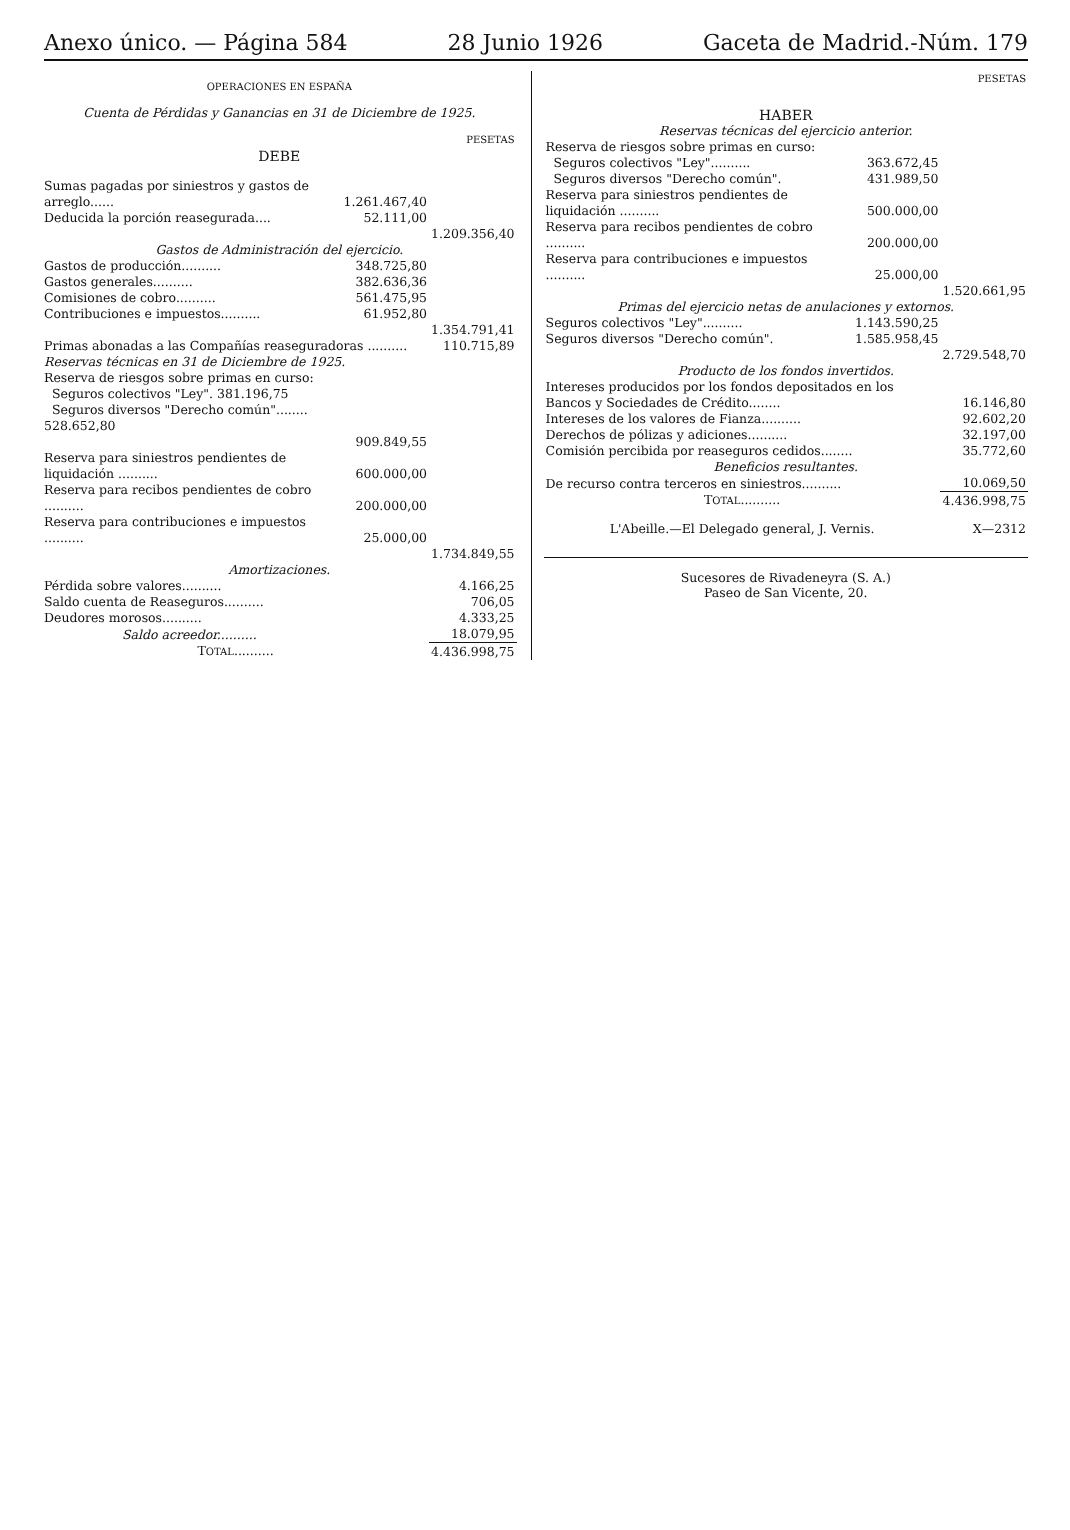Anexo único. — Página 584 28 Junio 1926 Gaceta de Madrid.-Núm. 179
OPERACIONES EN ESPAÑA
Cuenta de Pérdidas y Ganancias en 31 de Diciembre de 1925.
| | | PESETAS |
| DEBE | | |
| Sumas pagadas por siniestros y gastos de arreglo...... | 1.261.467,40 | |
| Deducida la porción reasegurada.... | 52.111,00 | |
| | | 1.209.356,40 |
| Gastos de Administración del ejercicio. | | |
| Gastos de producción.......... | 348.725,80 | |
| Gastos generales.......... | 382.636,36 | |
| Comisiones de cobro.......... | 561.475,95 | |
| Contribuciones e impuestos.......... | 61.952,80 | |
| | | 1.354.791,41 |
| Primas abonadas a las Compañías reaseguradoras .......... | | 110.715,89 |
| Reservas técnicas en 31 de Diciembre de 1925. | | |
| Reserva de riesgos sobre primas en curso: | | |
| Seguros colectivos "Ley". 381.196,75 Seguros diversos "Derecho común"........ 528.652,80 | | |
| | 909.849,55 | |
| Reserva para siniestros pendientes de liquidación .......... | 600.000,00 | |
| Reserva para recibos pendientes de cobro .......... | 200.000,00 | |
| Reserva para contribuciones e impuestos .......... | 25.000,00 | |
| | | 1.734.849,55 |
| Amortizaciones. | | |
| Pérdida sobre valores.......... | | 4.166,25 |
| Saldo cuenta de Reaseguros.......... | | 706,05 |
| Deudores morosos.......... | | 4.333,25 |
| Saldo acreedor.......... | | 18.079,95 |
| T OTAL .......... | | 4.436.998,75 |
| | | PESETAS |
| HABER | | |
| Reservas técnicas del ejercicio anterior. | | |
| Reserva de riesgos sobre primas en curso: | | |
| Seguros colectivos "Ley".......... | 363.672,45 | |
| Seguros diversos "Derecho común". | 431.989,50 | |
| Reserva para siniestros pendientes de liquidación .......... | 500.000,00 | |
| Reserva para recibos pendientes de cobro .......... | 200.000,00 | |
| Reserva para contribuciones e impuestos .......... | 25.000,00 | |
| | | 1.520.661,95 |
| Primas del ejercicio netas de anulaciones y extornos. | | |
| Seguros colectivos "Ley".......... | 1.143.590,25 | |
| Seguros diversos "Derecho común". | 1.585.958,45 | |
| | | 2.729.548,70 |
| Producto de los fondos invertidos. | | |
| Intereses producidos por los fondos depositados en los Bancos y Sociedades de Crédito........ | | 16.146,80 |
| Intereses de los valores de Fianza.......... | | 92.602,20 |
| Derechos de pólizas y adiciones.......... | | 32.197,00 |
| Comisión percibida por reaseguros cedidos........ | | 35.772,60 |
| Beneficios resultantes. | | |
| De recurso contra terceros en siniestros.......... | | 10.069,50 |
| T OTAL .......... | | 4.436.998,75 |
| L'Abeille.—El Delegado general, J. Vernis. | | X—2312 |
Sucesores de Rivadeneyra (S. A.)
Paseo de San Vicente, 20.